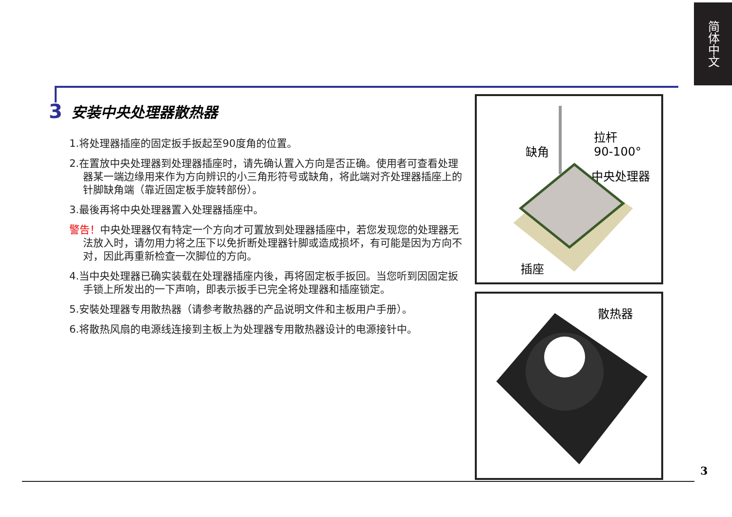简体中文
3 安装中央处理器散热器
1.将处理器插座的固定扳手扳起至90度角的位置。
2.在置放中央处理器到处理器插座时，请先确认置入方向是否正确。使用者可查看处理器某一端边缘用来作为方向辨识的小三角形符号或缺角，将此端对齐处理器插座上的针脚缺角端（靠近固定板手旋转部份）。
3.最後再将中央处理器置入处理器插座中。
警告！中央处理器仅有特定一个方向才可置放到处理器插座中，若您发现您的处理器无法放入时，请勿用力将之压下以免折断处理器针脚或造成损坏，有可能是因为方向不对，因此再重新检查一次脚位的方向。
4.当中央处理器已确实装载在处理器插座内後，再将固定板手扳回。当您听到因固定扳手锁上所发出的一下声响，即表示扳手已完全将处理器和插座锁定。
5.安裝处理器专用散热器（请参考散热器的产品说明文件和主板用户手册）。
6.将散热风扇的电源线连接到主板上为处理器专用散热器设计的电源接针中。
拉杆
90-100° 缺角
中央处理器
插座
散热器
3